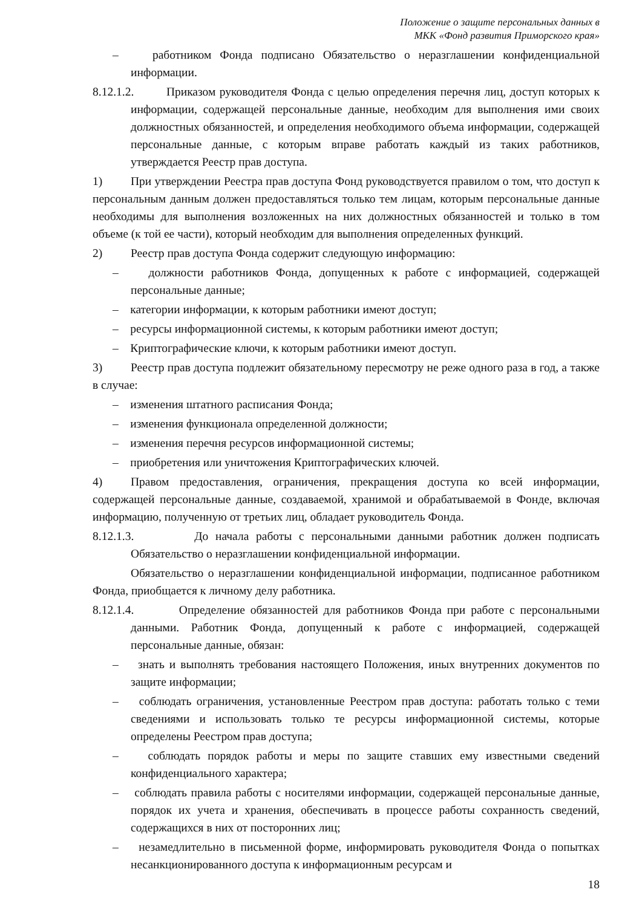Положение о защите персональных данных в
МКК «Фонд развития Приморского края»
– работником Фонда подписано Обязательство о неразглашении конфиденциальной информации.
8.12.1.2. Приказом руководителя Фонда с целью определения перечня лиц, доступ которых к информации, содержащей персональные данные, необходим для выполнения ими своих должностных обязанностей, и определения необходимого объема информации, содержащей персональные данные, с которым вправе работать каждый из таких работников, утверждается Реестр прав доступа.
1) При утверждении Реестра прав доступа Фонд руководствуется правилом о том, что доступ к персональным данным должен предоставляться только тем лицам, которым персональные данные необходимы для выполнения возложенных на них должностных обязанностей и только в том объеме (к той ее части), который необходим для выполнения определенных функций.
2) Реестр прав доступа Фонда содержит следующую информацию:
– должности работников Фонда, допущенных к работе с информацией, содержащей персональные данные;
– категории информации, к которым работники имеют доступ;
– ресурсы информационной системы, к которым работники имеют доступ;
– Криптографические ключи, к которым работники имеют доступ.
3) Реестр прав доступа подлежит обязательному пересмотру не реже одного раза в год, а также в случае:
– изменения штатного расписания Фонда;
– изменения функционала определенной должности;
– изменения перечня ресурсов информационной системы;
– приобретения или уничтожения Криптографических ключей.
4) Правом предоставления, ограничения, прекращения доступа ко всей информации, содержащей персональные данные, создаваемой, хранимой и обрабатываемой в Фонде, включая информацию, полученную от третьих лиц, обладает руководитель Фонда.
8.12.1.3. До начала работы с персональными данными работник должен подписать Обязательство о неразглашении конфиденциальной информации.
Обязательство о неразглашении конфиденциальной информации, подписанное работником Фонда, приобщается к личному делу работника.
8.12.1.4. Определение обязанностей для работников Фонда при работе с персональными данными. Работник Фонда, допущенный к работе с информацией, содержащей персональные данные, обязан:
– знать и выполнять требования настоящего Положения, иных внутренних документов по защите информации;
– соблюдать ограничения, установленные Реестром прав доступа: работать только с теми сведениями и использовать только те ресурсы информационной системы, которые определены Реестром прав доступа;
– соблюдать порядок работы и меры по защите ставших ему известными сведений конфиденциального характера;
– соблюдать правила работы с носителями информации, содержащей персональные данные, порядок их учета и хранения, обеспечивать в процессе работы сохранность сведений, содержащихся в них от посторонних лиц;
– незамедлительно в письменной форме, информировать руководителя Фонда о попытках несанкционированного доступа к информационным ресурсам и
18